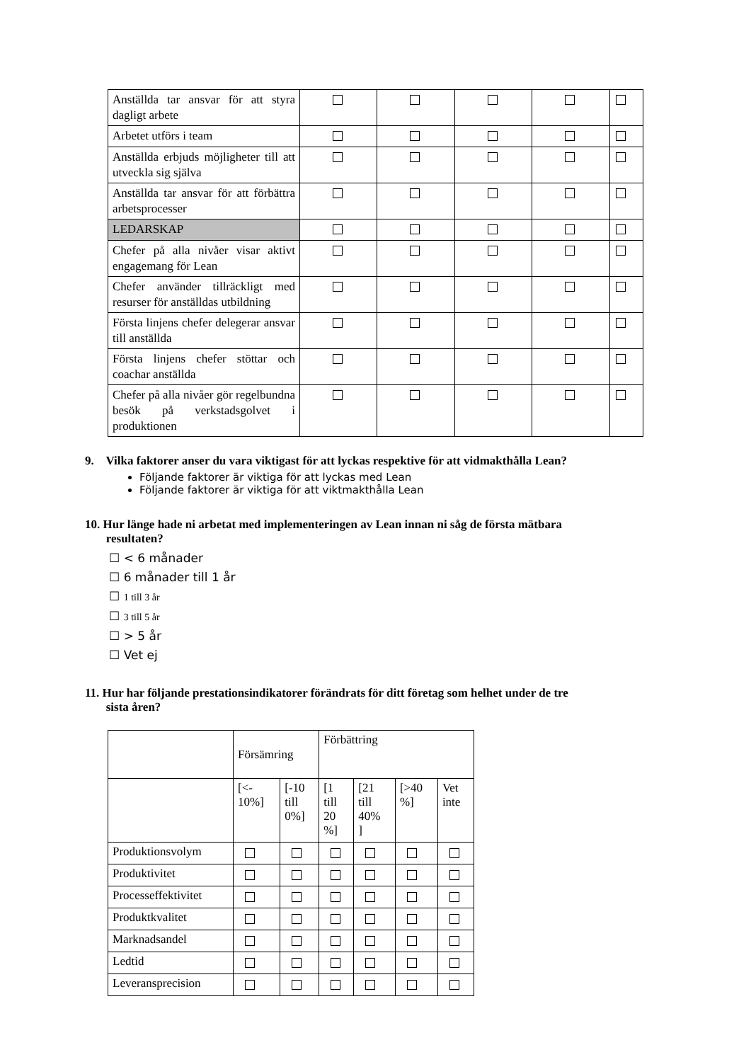| Anställda tar ansvar för att styra dagligt arbete | | | | | |
| Arbetet utförs i team | | | | | |
| Anställda erbjuds möjligheter till att utveckla sig själva | | | | | |
| Anställda tar ansvar för att förbättra arbetsprocesser | | | | | |
| LEDARSKAP | | | | | |
| Chefer på alla nivåer visar aktivt engagemang för Lean | | | | | |
| Chefer använder tillräckligt med resurser för anställdas utbildning | | | | | |
| Första linjens chefer delegerar ansvar till anställda | | | | | |
| Första linjens chefer stöttar och coachar anställda | | | | | |
| Chefer på alla nivåer gör regelbundna besök på verkstadsgolvet i produktionen | | | | | |
9. Vilka faktorer anser du vara viktigast för att lyckas respektive för att vidmakthålla Lean?
Följande faktorer är viktiga för att lyckas med Lean
Följande faktorer är viktiga för att viktmakthålla Lean
10. Hur länge hade ni arbetat med implementeringen av Lean innan ni såg de första mätbara
resultaten?
☐ < 6 månader
☐ 6 månader till 1 år
☐ 1 till 3 år
☐ 3 till 5 år
☐ > 5 år
☐ Vet ej
11. Hur har följande prestationsindikatorer förändrats för ditt företag som helhet under de tre
sista åren?
| | Försämring | | Förbättring | | | |
| | [<- 10%] | [-10 till 0%] | [1 till 20 %] | [21 till 40% ] | [>40 %] | Vet inte |
| Produktionsvolym | | | | | | |
| Produktivitet | | | | | | |
| Processeffektivitet | | | | | | |
| Produktkvalitet | | | | | | |
| Marknadsandel | | | | | | |
| Ledtid | | | | | | |
| Leveransprecision | | | | | | |